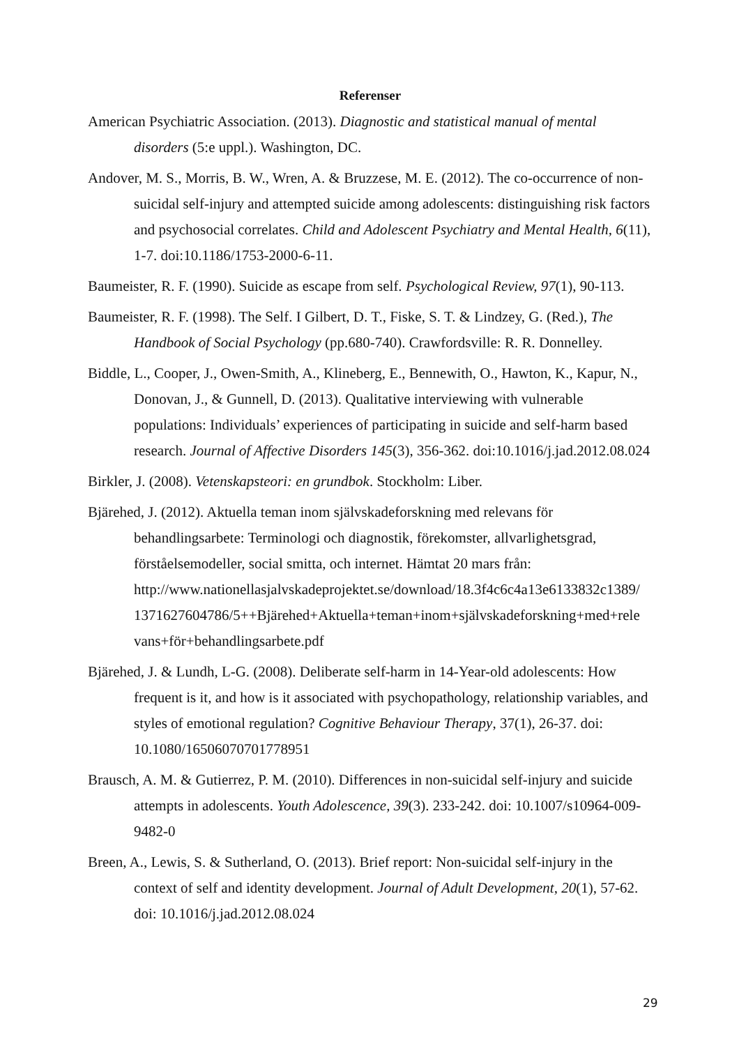Referenser
American Psychiatric Association. (2013). Diagnostic and statistical manual of mental disorders (5:e uppl.). Washington, DC.
Andover, M. S., Morris, B. W., Wren, A. & Bruzzese, M. E. (2012). The co-occurrence of non-suicidal self-injury and attempted suicide among adolescents: distinguishing risk factors and psychosocial correlates. Child and Adolescent Psychiatry and Mental Health, 6(11), 1-7. doi:10.1186/1753-2000-6-11.
Baumeister, R. F. (1990). Suicide as escape from self. Psychological Review, 97(1), 90-113.
Baumeister, R. F. (1998). The Self. I Gilbert, D. T., Fiske, S. T. & Lindzey, G. (Red.), The Handbook of Social Psychology (pp.680-740). Crawfordsville: R. R. Donnelley.
Biddle, L., Cooper, J., Owen-Smith, A., Klineberg, E., Bennewith, O., Hawton, K., Kapur, N., Donovan, J., & Gunnell, D. (2013). Qualitative interviewing with vulnerable populations: Individuals’ experiences of participating in suicide and self-harm based research. Journal of Affective Disorders 145(3), 356-362. doi:10.1016/j.jad.2012.08.024
Birkler, J. (2008). Vetenskapsteori: en grundbok. Stockholm: Liber.
Bjärehed, J. (2012). Aktuella teman inom självskadeforskning med relevans för behandlingsarbete: Terminologi och diagnostik, förekomster, allvarlighetsgrad, förståelsemodeller, social smitta, och internet. Hämtat 20 mars från: http://www.nationellasjalvskadeprojektet.se/download/18.3f4c6c4a13e6133832c1389/ 1371627604786/5++Bjärehed+Aktuella+teman+inom+självskadeforskning+med+rele vans+för+behandlingsarbete.pdf
Bjärehed, J. & Lundh, L-G. (2008). Deliberate self-harm in 14-Year-old adolescents: How frequent is it, and how is it associated with psychopathology, relationship variables, and styles of emotional regulation? Cognitive Behaviour Therapy, 37(1), 26-37. doi: 10.1080/16506070701778951
Brausch, A. M. & Gutierrez, P. M. (2010). Differences in non-suicidal self-injury and suicide attempts in adolescents. Youth Adolescence, 39(3). 233-242. doi: 10.1007/s10964-009-9482-0
Breen, A., Lewis, S. & Sutherland, O. (2013). Brief report: Non-suicidal self-injury in the context of self and identity development. Journal of Adult Development, 20(1), 57-62. doi: 10.1016/j.jad.2012.08.024
29